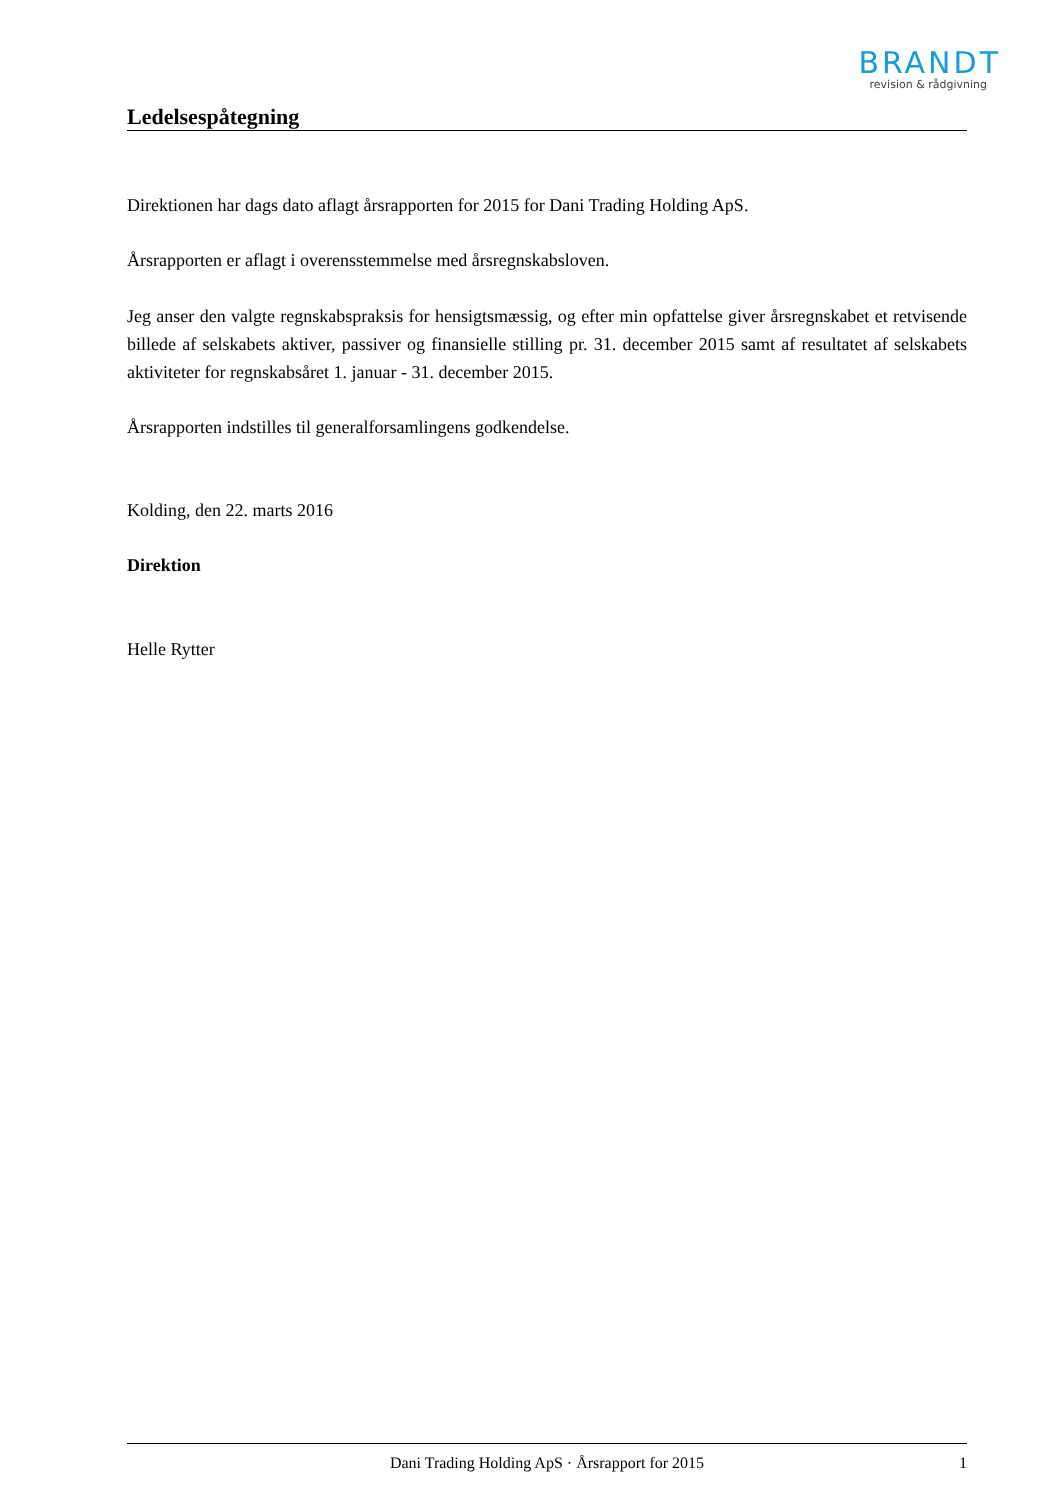BRANDT
revision & rådgivning
Ledelsespåtegning
Direktionen har dags dato aflagt årsrapporten for 2015 for Dani Trading Holding ApS.
Årsrapporten er aflagt i overensstemmelse med årsregnskabsloven.
Jeg anser den valgte regnskabspraksis for hensigtsmæssig, og efter min opfattelse giver årsregnskabet et retvisende billede af selskabets aktiver, passiver og finansielle stilling pr. 31. december 2015 samt af resultatet af selskabets aktiviteter for regnskabsåret 1. januar - 31. december 2015.
Årsrapporten indstilles til generalforsamlingens godkendelse.
Kolding, den 22. marts 2016
Direktion
Helle Rytter
Dani Trading Holding ApS · Årsrapport for 2015 1